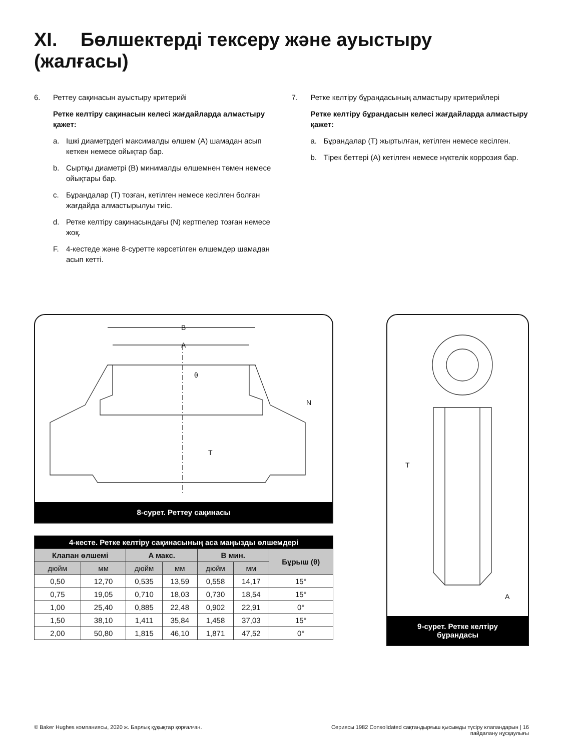XI. Бөлшектерді тексеру және ауыстыру (жалғасы)
6. Реттеу сақинасын ауыстыру критерийі
Ретке келтіру сақинасын келесі жағдайларда алмастыру қажет:
a. Ішкі диаметрдегі максималды өлшем (A) шамадан асып кеткен немесе ойықтар бар.
b. Сыртқы диаметрі (B) минималды өлшемнен төмен немесе ойықтары бар.
c. Бұрандалар (T) тозған, кетілген немесе кесілген болған жағдайда алмастырылуы тиіс.
d. Ретке келтіру сақинасындағы (N) кертпелер тозған немесе жоқ.
F. 4-кестеде және 8-суретте көрсетілген өлшемдер шамадан асып кетті.
7. Ретке келтіру бұрандасының алмастыру критерийлері
Ретке келтіру бұрандасын келесі жағдайларда алмастыру қажет:
a. Бұрандалар (T) жыртылған, кетілген немесе кесілген.
b. Тірек беттері (A) кетілген немесе нүктелік коррозия бар.
B
A
θ
N
T
8-сурет. Реттеу сақинасы
| 4-кесте. Ретке келтіру сақинасының аса маңызды өлшемдері | | | | | | |
| Клапан өлшемі | | A макс. | | B мин. | | Бұрыш (θ) |
| дюйм | мм | дюйм | мм | дюйм | мм | |
| 0,50 | 12,70 | 0,535 | 13,59 | 0,558 | 14,17 | 15° |
| 0,75 | 19,05 | 0,710 | 18,03 | 0,730 | 18,54 | 15° |
| 1,00 | 25,40 | 0,885 | 22,48 | 0,902 | 22,91 | 0° |
| 1,50 | 38,10 | 1,411 | 35,84 | 1,458 | 37,03 | 15° |
| 2,00 | 50,80 | 1,815 | 46,10 | 1,871 | 47,52 | 0° |
T
A
9-сурет. Ретке келтіру
бұрандасы
© Baker Hughes компаниясы, 2020 ж. Барлық құқықтар қорғалған. Сериясы 1982 Consolidated сақтандырғыш қысымды түсіру клапандарын | 16
пайдалану нұсқаулығы